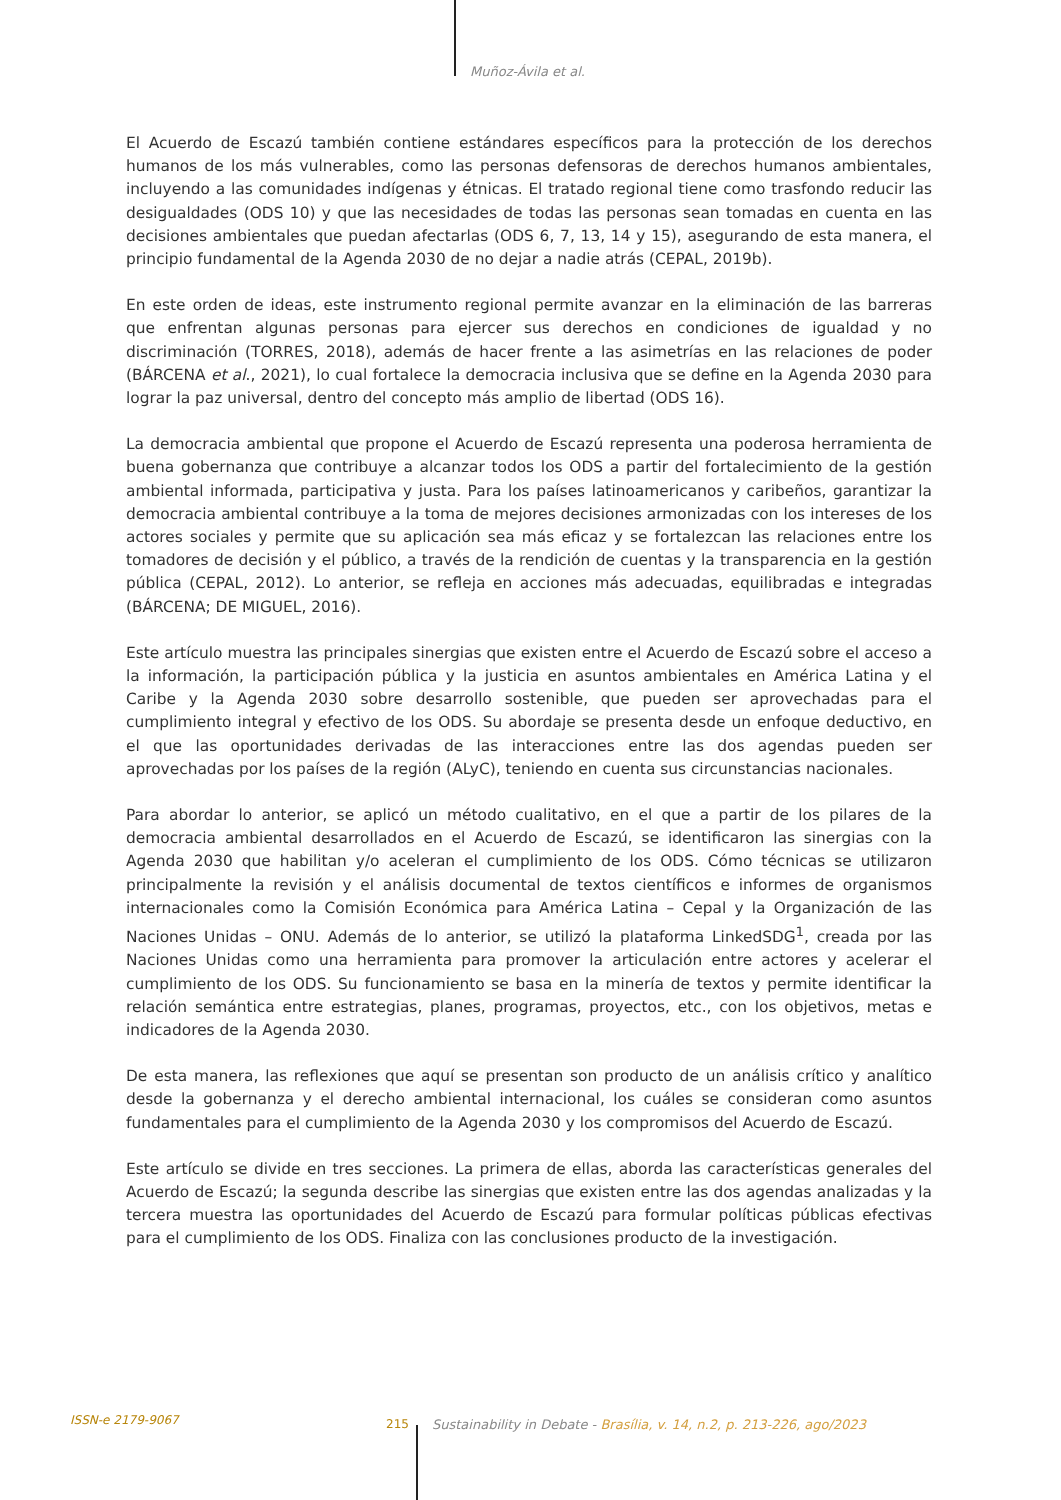Muñoz-Ávila et al.
El Acuerdo de Escazú también contiene estándares específicos para la protección de los derechos humanos de los más vulnerables, como las personas defensoras de derechos humanos ambientales, incluyendo a las comunidades indígenas y étnicas. El tratado regional tiene como trasfondo reducir las desigualdades (ODS 10) y que las necesidades de todas las personas sean tomadas en cuenta en las decisiones ambientales que puedan afectarlas (ODS 6, 7, 13, 14 y 15), asegurando de esta manera, el principio fundamental de la Agenda 2030 de no dejar a nadie atrás (CEPAL, 2019b).
En este orden de ideas, este instrumento regional permite avanzar en la eliminación de las barreras que enfrentan algunas personas para ejercer sus derechos en condiciones de igualdad y no discriminación (TORRES, 2018), además de hacer frente a las asimetrías en las relaciones de poder (BÁRCENA et al., 2021), lo cual fortalece la democracia inclusiva que se define en la Agenda 2030 para lograr la paz universal, dentro del concepto más amplio de libertad (ODS 16).
La democracia ambiental que propone el Acuerdo de Escazú representa una poderosa herramienta de buena gobernanza que contribuye a alcanzar todos los ODS a partir del fortalecimiento de la gestión ambiental informada, participativa y justa. Para los países latinoamericanos y caribeños, garantizar la democracia ambiental contribuye a la toma de mejores decisiones armonizadas con los intereses de los actores sociales y permite que su aplicación sea más eficaz y se fortalezcan las relaciones entre los tomadores de decisión y el público, a través de la rendición de cuentas y la transparencia en la gestión pública (CEPAL, 2012). Lo anterior, se refleja en acciones más adecuadas, equilibradas e integradas (BÁRCENA; DE MIGUEL, 2016).
Este artículo muestra las principales sinergias que existen entre el Acuerdo de Escazú sobre el acceso a la información, la participación pública y la justicia en asuntos ambientales en América Latina y el Caribe y la Agenda 2030 sobre desarrollo sostenible, que pueden ser aprovechadas para el cumplimiento integral y efectivo de los ODS. Su abordaje se presenta desde un enfoque deductivo, en el que las oportunidades derivadas de las interacciones entre las dos agendas pueden ser aprovechadas por los países de la región (ALyC), teniendo en cuenta sus circunstancias nacionales.
Para abordar lo anterior, se aplicó un método cualitativo, en el que a partir de los pilares de la democracia ambiental desarrollados en el Acuerdo de Escazú, se identificaron las sinergias con la Agenda 2030 que habilitan y/o aceleran el cumplimiento de los ODS. Cómo técnicas se utilizaron principalmente la revisión y el análisis documental de textos científicos e informes de organismos internacionales como la Comisión Económica para América Latina – Cepal y la Organización de las Naciones Unidas – ONU. Además de lo anterior, se utilizó la plataforma LinkedSDG<sup>1</sup>, creada por las Naciones Unidas como una herramienta para promover la articulación entre actores y acelerar el cumplimiento de los ODS. Su funcionamiento se basa en la minería de textos y permite identificar la relación semántica entre estrategias, planes, programas, proyectos, etc., con los objetivos, metas e indicadores de la Agenda 2030.
De esta manera, las reflexiones que aquí se presentan son producto de un análisis crítico y analítico desde la gobernanza y el derecho ambiental internacional, los cuáles se consideran como asuntos fundamentales para el cumplimiento de la Agenda 2030 y los compromisos del Acuerdo de Escazú.
Este artículo se divide en tres secciones. La primera de ellas, aborda las características generales del Acuerdo de Escazú; la segunda describe las sinergias que existen entre las dos agendas analizadas y la tercera muestra las oportunidades del Acuerdo de Escazú para formular políticas públicas efectivas para el cumplimiento de los ODS. Finaliza con las conclusiones producto de la investigación.
ISSN-e 2179-9067 215 Sustainability in Debate - Brasília, v. 14, n.2, p. 213-226, ago/2023